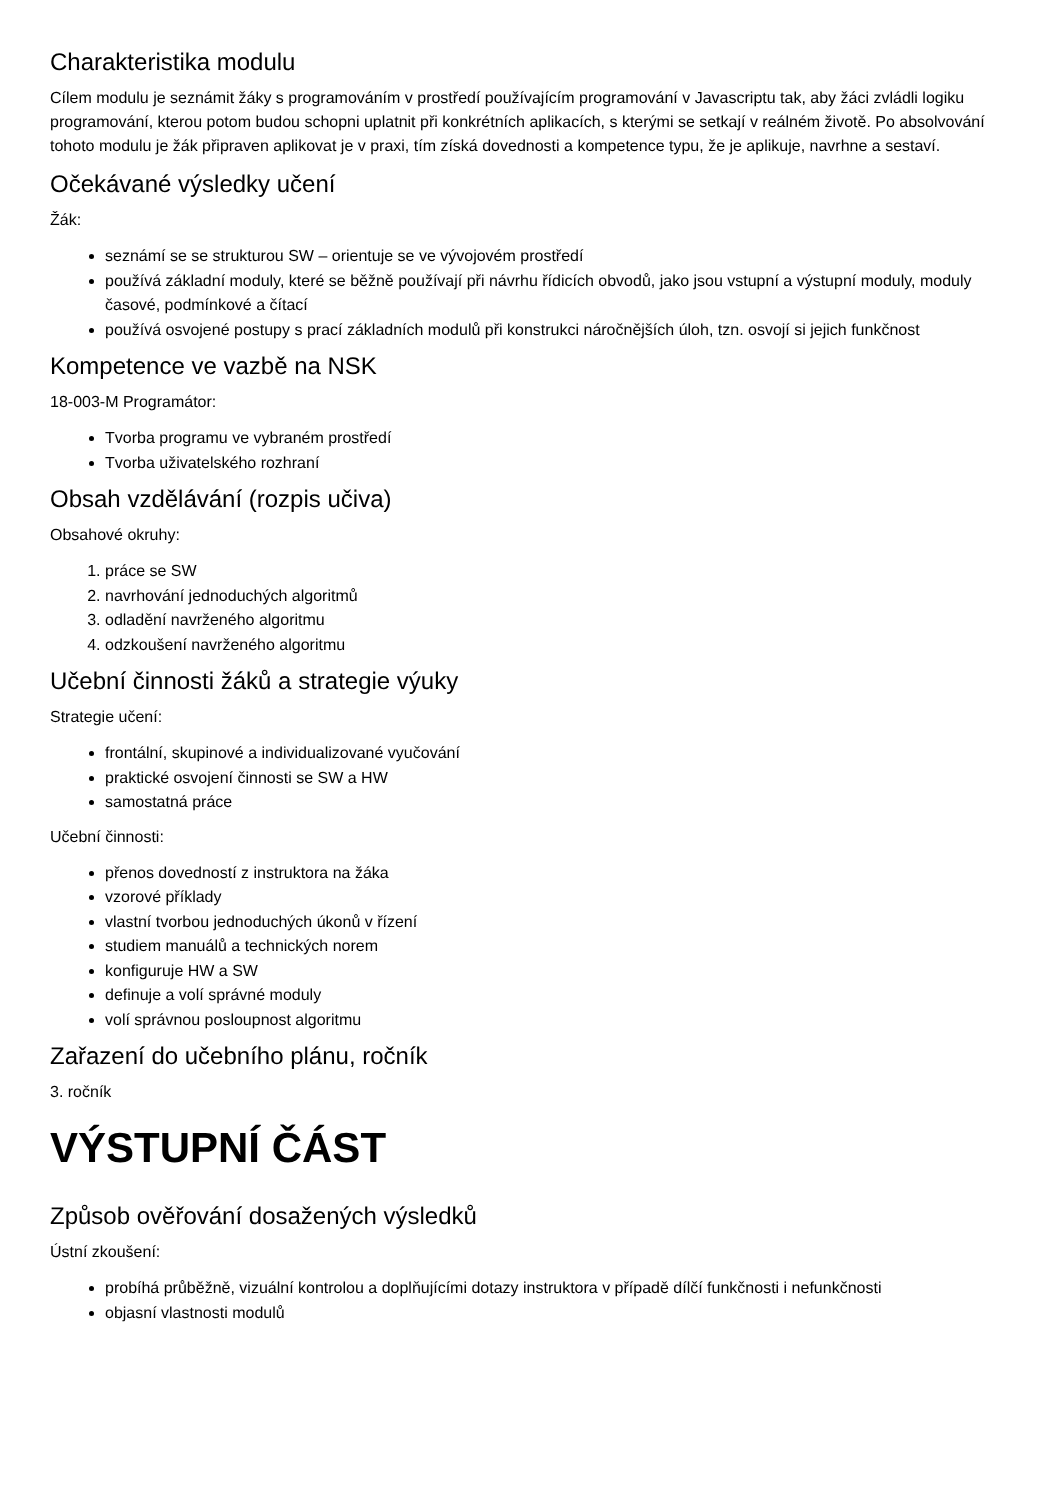Charakteristika modulu
Cílem modulu je seznámit žáky s programováním v prostředí používajícím programování v Javascriptu tak, aby žáci zvládli logiku programování, kterou potom budou schopni uplatnit při konkrétních aplikacích, s kterými se setkají v reálném životě. Po absolvování tohoto modulu je žák připraven aplikovat je v praxi, tím získá dovednosti a kompetence typu, že je aplikuje, navrhne a sestaví.
Očekávané výsledky učení
Žák:
seznámí se se strukturou SW – orientuje se ve vývojovém prostředí
používá základní moduly, které se běžně používají při návrhu řídicích obvodů, jako jsou vstupní a výstupní moduly, moduly časové, podmínkové a čítací
používá osvojené postupy s prací základních modulů při konstrukci náročnějších úloh, tzn. osvojí si jejich funkčnost
Kompetence ve vazbě na NSK
18-003-M Programátor:
Tvorba programu ve vybraném prostředí
Tvorba uživatelského rozhraní
Obsah vzdělávání (rozpis učiva)
Obsahové okruhy:
1. práce se SW
2. navrhování jednoduchých algoritmů
3. odladění navrženého algoritmu
4. odzkoušení navrženého algoritmu
Učební činnosti žáků a strategie výuky
Strategie učení:
frontální, skupinové a individualizované vyučování
praktické osvojení činnosti se SW a HW
samostatná práce
Učební činnosti:
přenos dovedností z instruktora na žáka
vzorové příklady
vlastní tvorbou jednoduchých úkonů v řízení
studiem manuálů a technických norem
konfiguruje HW a SW
definuje a volí správné moduly
volí správnou posloupnost algoritmu
Zařazení do učebního plánu, ročník
3. ročník
VÝSTUPNÍ ČÁST
Způsob ověřování dosažených výsledků
Ústní zkoušení:
probíhá průběžně, vizuální kontrolou a doplňujícími dotazy instruktora v případě dílčí funkčnosti i nefunkčnosti
objasní vlastnosti modulů